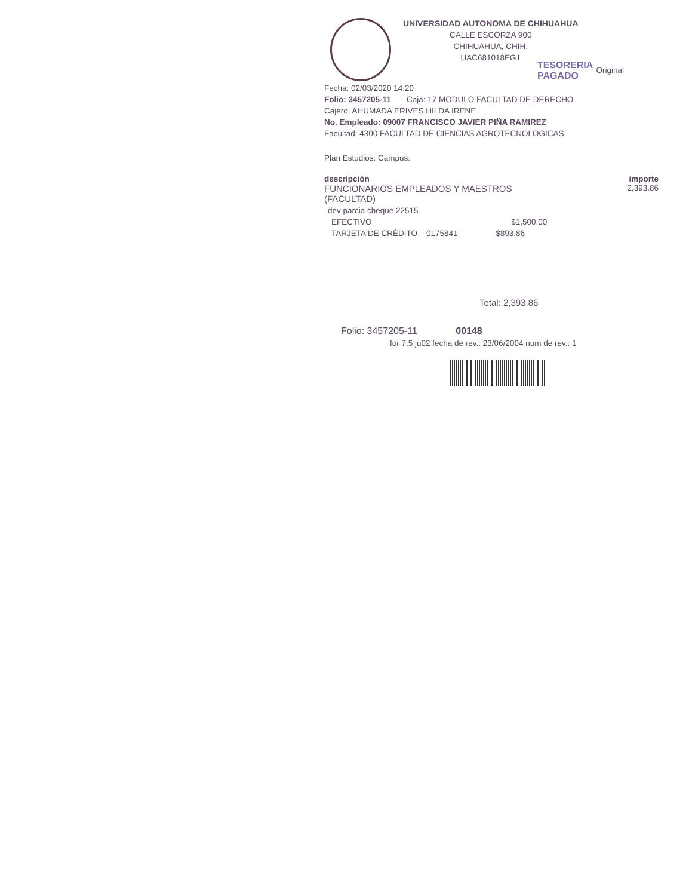UNIVERSIDAD AUTONOMA DE CHIHUAHUA
CALLE ESCORZA 900
CHIHUAHUA, CHIH.
UAC681018EG1
Original
Fecha: 02/03/2020 14:20
Folio: 3457205-11 Caja: 17 MODULO FACULTAD DE DERECHO
Cajero. AHUMADA ERIVES HILDA IRENE
No. Empleado: 09007 FRANCISCO JAVIER PIÑA RAMIREZ
Facultad: 4300 FACULTAD DE CIENCIAS AGROTECNOLOGICAS
Plan Estudios: Campus:
descripción importe
FUNCIONARIOS EMPLEADOS Y MAESTROS
(FACULTAD) 2,393.86
dev parcia cheque 22515
EFECTIVO $1,500.00
TARJETA DE CRÉDITO 0175841 $893.86
Total: 2,393.86
Folio: 3457205-11 00148
for 7.5 ju02 fecha de rev.: 23/06/2004 num de rev.: 1
TESORERIA
PAGADO